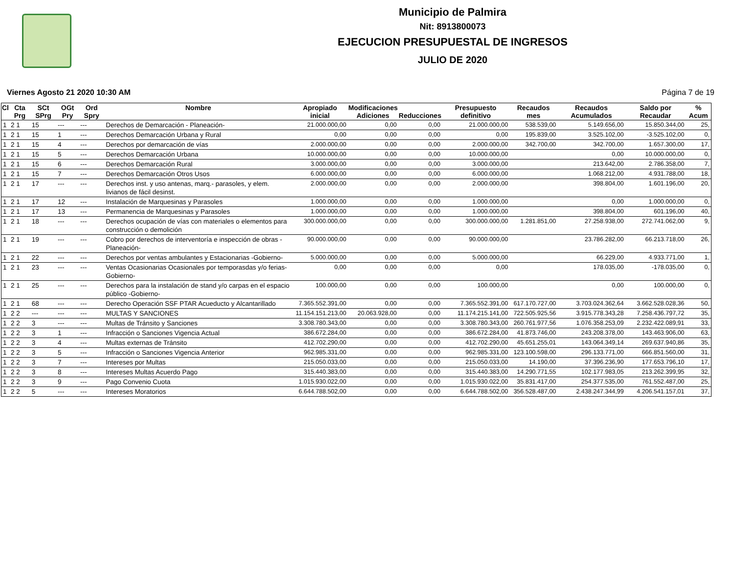Municipio de Palmira
Nit: 8913800073
EJECUCION PRESUPUESTAL DE INGRESOS
JULIO DE 2020
Viernes Agosto 21 2020 10:30 AM Página 7 de 19
| Cl | Cta Prg | SCt SPrg | OGt Pry | Ord Spry | Nombre | Apropiado inicial | Modificaciones Adiciones | Reducciones | Presupuesto definitivo | Recaudos mes | Recaudos Acumulados | Saldo por Recaudar | % Acum |
| --- | --- | --- | --- | --- | --- | --- | --- | --- | --- | --- | --- | --- | --- |
| 1 | 2 1 | 15 | --- | --- | Derechos de Demarcación - Planeación- | 21.000.000,00 | 0,00 | 0,00 | 21.000.000,00 | 538.539,00 | 5.149.656,00 | 15.850.344,00 | 25, |
| 1 | 2 1 | 15 | 1 | --- | Derechos Demarcación Urbana y Rural | 0,00 | 0,00 | 0,00 | 0,00 | 195.839,00 | 3.525.102,00 | -3.525.102,00 | 0, |
| 1 | 2 1 | 15 | 4 | --- | Derechos por demarcación de vías | 2.000.000,00 | 0,00 | 0,00 | 2.000.000,00 | 342.700,00 | 342.700,00 | 1.657.300,00 | 17, |
| 1 | 2 1 | 15 | 5 | --- | Derechos Demarcación Urbana | 10.000.000,00 | 0,00 | 0,00 | 10.000.000,00 | | 0,00 | 10.000.000,00 | 0, |
| 1 | 2 1 | 15 | 6 | --- | Derechos Demarcación Rural | 3.000.000,00 | 0,00 | 0,00 | 3.000.000,00 | | 213.642,00 | 2.786.358,00 | 7, |
| 1 | 2 1 | 15 | 7 | --- | Derechos Demarcación Otros Usos | 6.000.000,00 | 0,00 | 0,00 | 6.000.000,00 | | 1.068.212,00 | 4.931.788,00 | 18, |
| 1 | 2 1 | 17 | --- | --- | Derechos inst. y uso antenas, marq.- parasoles, y elem. livianos de fácil desinst. | 2.000.000,00 | 0,00 | 0,00 | 2.000.000,00 | | 398.804,00 | 1.601.196,00 | 20, |
| 1 | 2 1 | 17 | 12 | --- | Instalación de Marquesinas y Parasoles | 1.000.000,00 | 0,00 | 0,00 | 1.000.000,00 | | 0,00 | 1.000.000,00 | 0, |
| 1 | 2 1 | 17 | 13 | --- | Permanencia de Marquesinas y Parasoles | 1.000.000,00 | 0,00 | 0,00 | 1.000.000,00 | | 398.804,00 | 601.196,00 | 40, |
| 1 | 2 1 | 18 | --- | --- | Derechos ocupación de vías con materiales o elementos para construcción o demolición | 300.000.000,00 | 0,00 | 0,00 | 300.000.000,00 | 1.281.851,00 | 27.258.938,00 | 272.741.062,00 | 9, |
| 1 | 2 1 | 19 | --- | --- | Cobro por derechos de interventoría e inspección de obras -Planeación- | 90.000.000,00 | 0,00 | 0,00 | 90.000.000,00 | | 23.786.282,00 | 66.213.718,00 | 26, |
| 1 | 2 1 | 22 | --- | --- | Derechos por ventas ambulantes y Estacionarias -Gobierno- | 5.000.000,00 | 0,00 | 0,00 | 5.000.000,00 | | 66.229,00 | 4.933.771,00 | 1, |
| 1 | 2 1 | 23 | --- | --- | Ventas Ocasionarias Ocasionales por temporasdas y/o ferias-Gobierno- | 0,00 | 0,00 | 0,00 | 0,00 | | 178.035,00 | -178.035,00 | 0, |
| 1 | 2 1 | 25 | --- | --- | Derechos para la instalación de stand y/o carpas en el espacio público -Gobierno- | 100.000,00 | 0,00 | 0,00 | 100.000,00 | | 0,00 | 100.000,00 | 0, |
| 1 | 2 1 | 68 | --- | --- | Derecho Operación SSF PTAR Acueducto y Alcantarillado | 7.365.552.391,00 | 0,00 | 0,00 | 7.365.552.391,00 | 617.170.727,00 | 3.703.024.362,64 | 3.662.528.028,36 | 50, |
| 1 | 2 2 | --- | --- | --- | MULTAS Y SANCIONES | 11.154.151.213,00 | 20.063.928,00 | 0,00 | 11.174.215.141,00 | 722.505.925,56 | 3.915.778.343,28 | 7.258.436.797,72 | 35, |
| 1 | 2 2 | 3 | --- | --- | Multas de Tránsito y Sanciones | 3.308.780.343,00 | 0,00 | 0,00 | 3.308.780.343,00 | 260.761.977,56 | 1.076.358.253,09 | 2.232.422.089,91 | 33, |
| 1 | 2 2 | 3 | 1 | --- | Infracción o Sanciones Vigencia Actual | 386.672.284,00 | 0,00 | 0,00 | 386.672.284,00 | 41.873.746,00 | 243.208.378,00 | 143.463.906,00 | 63, |
| 1 | 2 2 | 3 | 4 | --- | Multas externas de Tránsito | 412.702.290,00 | 0,00 | 0,00 | 412.702.290,00 | 45.651.255,01 | 143.064.349,14 | 269.637.940,86 | 35, |
| 1 | 2 2 | 3 | 5 | --- | Infracción o Sanciones Vigencia Anterior | 962.985.331,00 | 0,00 | 0,00 | 962.985.331,00 | 123.100.598,00 | 296.133.771,00 | 666.851.560,00 | 31, |
| 1 | 2 2 | 3 | 7 | --- | Intereses por Multas | 215.050.033,00 | 0,00 | 0,00 | 215.050.033,00 | 14.190,00 | 37.396.236,90 | 177.653.796,10 | 17, |
| 1 | 2 2 | 3 | 8 | --- | Intereses Multas Acuerdo Pago | 315.440.383,00 | 0,00 | 0,00 | 315.440.383,00 | 14.290.771,55 | 102.177.983,05 | 213.262.399,95 | 32, |
| 1 | 2 2 | 3 | 9 | --- | Pago Convenio Cuota | 1.015.930.022,00 | 0,00 | 0,00 | 1.015.930.022,00 | 35.831.417,00 | 254.377.535,00 | 761.552.487,00 | 25, |
| 1 | 2 2 | 5 | --- | --- | Intereses Moratorios | 6.644.788.502,00 | 0,00 | 0,00 | 6.644.788.502,00 | 356.528.487,00 | 2.438.247.344,99 | 4.206.541.157,01 | 37, |